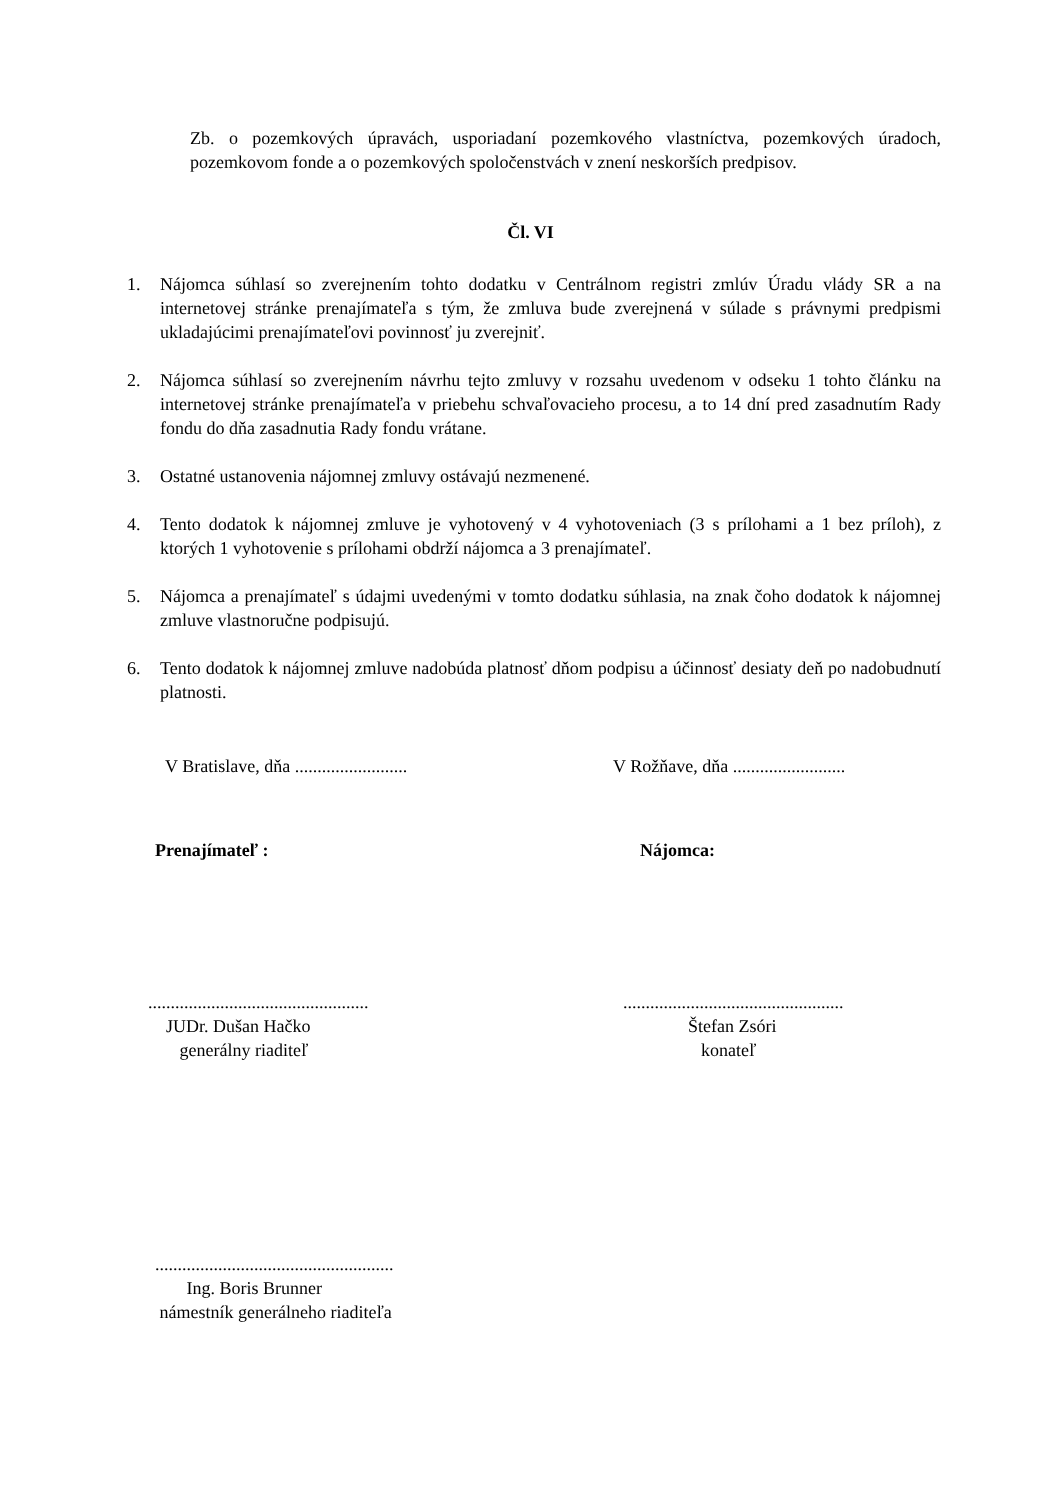Zb. o pozemkových úpravách, usporiadaní pozemkového vlastníctva, pozemkových úradoch, pozemkovom fonde a o pozemkových spoločenstvách v znení neskorších predpisov.
Čl. VI
1. Nájomca súhlasí so zverejnením tohto dodatku v Centrálnom registri zmlúv Úradu vlády SR a na internetovej stránke prenajímateľa s tým, že zmluva bude zverejnená v súlade s právnymi predpismi ukladajúcimi prenajímateľovi povinnosť ju zverejniť.
2. Nájomca súhlasí so zverejnením návrhu tejto zmluvy v rozsahu uvedenom v odseku 1 tohto článku na internetovej stránke prenajímateľa v priebehu schvaľovacieho procesu, a to 14 dní pred zasadnutím Rady fondu do dňa zasadnutia Rady fondu vrátane.
3. Ostatné ustanovenia nájomnej zmluvy ostávajú nezmenené.
4. Tento dodatok k nájomnej zmluve je vyhotovený v 4 vyhotoveniach (3 s prílohami a 1 bez príloh), z ktorých 1 vyhotovenie s prílohami obdrží nájomca a 3 prenajímateľ.
5. Nájomca a prenajímateľ s údajmi uvedenými v tomto dodatku súhlasia, na znak čoho dodatok k nájomnej zmluve vlastnoručne podpisujú.
6. Tento dodatok k nájomnej zmluve nadobúda platnosť dňom podpisu a účinnosť desiaty deň po nadobudnutí platnosti.
V Bratislave, dňa .........................
V Rožňave, dňa .........................
Prenajímateľ : Nájomca:
.................................................
JUDr. Dušan Hačko
generálny riaditeľ
.................................................
Štefan Zsóri
konateľ
.....................................................
Ing. Boris Brunner
námestník generálneho riaditeľa